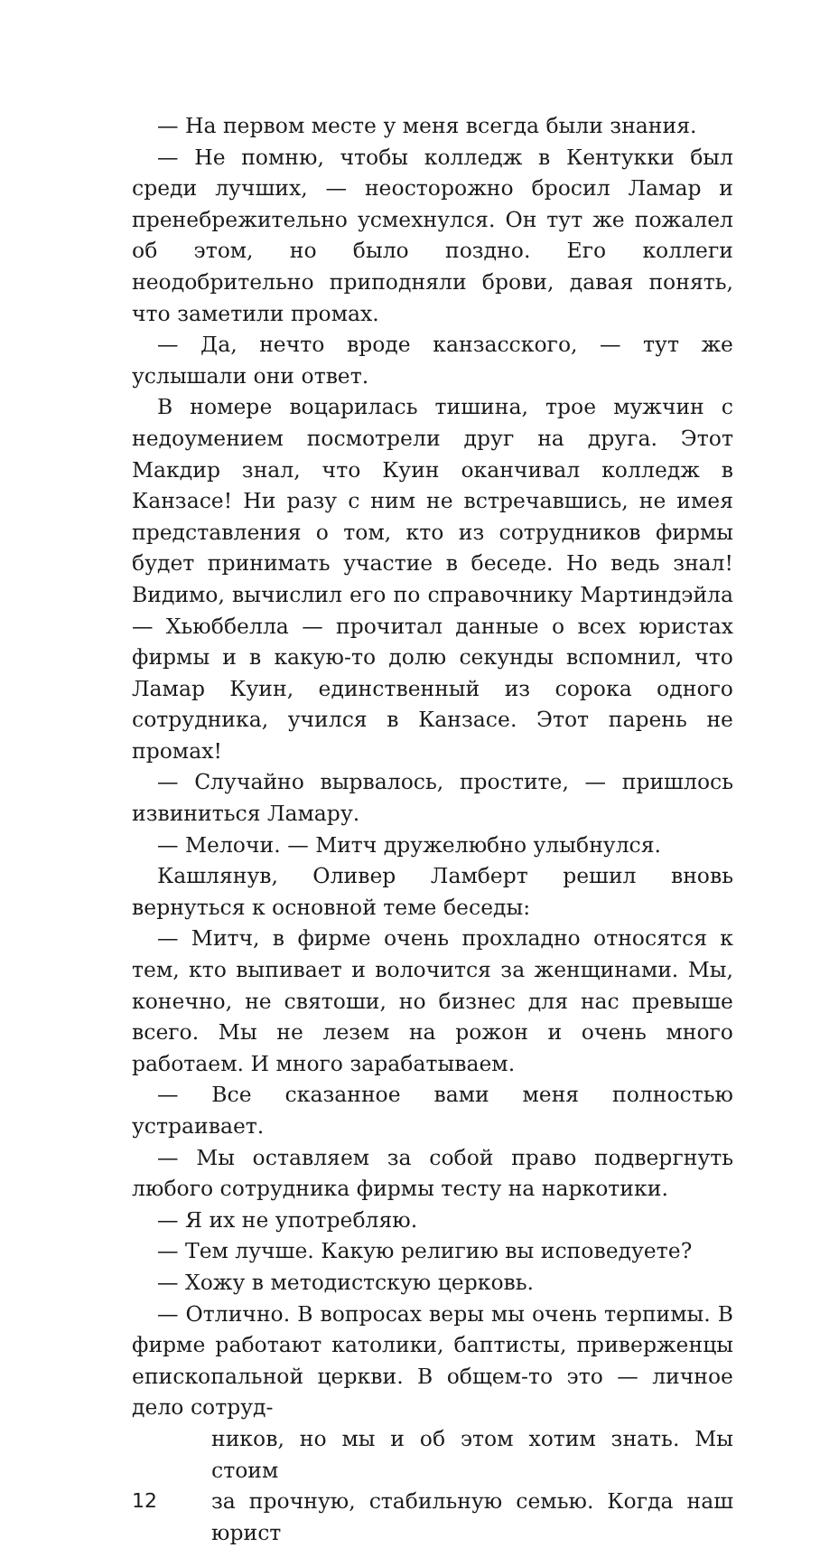— На первом месте у меня всегда были знания.
— Не помню, чтобы колледж в Кентукки был среди лучших, — неосторожно бросил Ламар и пренебрежительно усмехнулся. Он тут же пожалел об этом, но было поздно. Его коллеги неодобрительно приподняли брови, давая понять, что заметили промах.
— Да, нечто вроде канзасского, — тут же услышали они ответ.
В номере воцарилась тишина, трое мужчин с недоумением посмотрели друг на друга. Этот Макдир знал, что Куин оканчивал колледж в Канзасе! Ни разу с ним не встречавшись, не имея представления о том, кто из сотрудников фирмы будет принимать участие в беседе. Но ведь знал! Видимо, вычислил его по справочнику Мартиндэйла — Хьюббелла — прочитал данные о всех юристах фирмы и в какую-то долю секунды вспомнил, что Ламар Куин, единственный из сорока одного сотрудника, учился в Канзасе. Этот парень не промах!
— Случайно вырвалось, простите, — пришлось извиниться Ламару.
— Мелочи. — Митч дружелюбно улыбнулся.
Кашлянув, Оливер Ламберт решил вновь вернуться к основной теме беседы:
— Митч, в фирме очень прохладно относятся к тем, кто выпивает и волочится за женщинами. Мы, конечно, не святоши, но бизнес для нас превыше всего. Мы не лезем на рожон и очень много работаем. И много зарабатываем.
— Все сказанное вами меня полностью устраивает.
— Мы оставляем за собой право подвергнуть любого сотрудника фирмы тесту на наркотики.
— Я их не употребляю.
— Тем лучше. Какую религию вы исповедуете?
— Хожу в методистскую церковь.
— Отлично. В вопросах веры мы очень терпимы. В фирме работают католики, баптисты, приверженцы епископальной церкви. В общем-то это — личное дело сотруд-
ников, но мы и об этом хотим знать. Мы стоим
12 за прочную, стабильную семью. Когда наш юрист